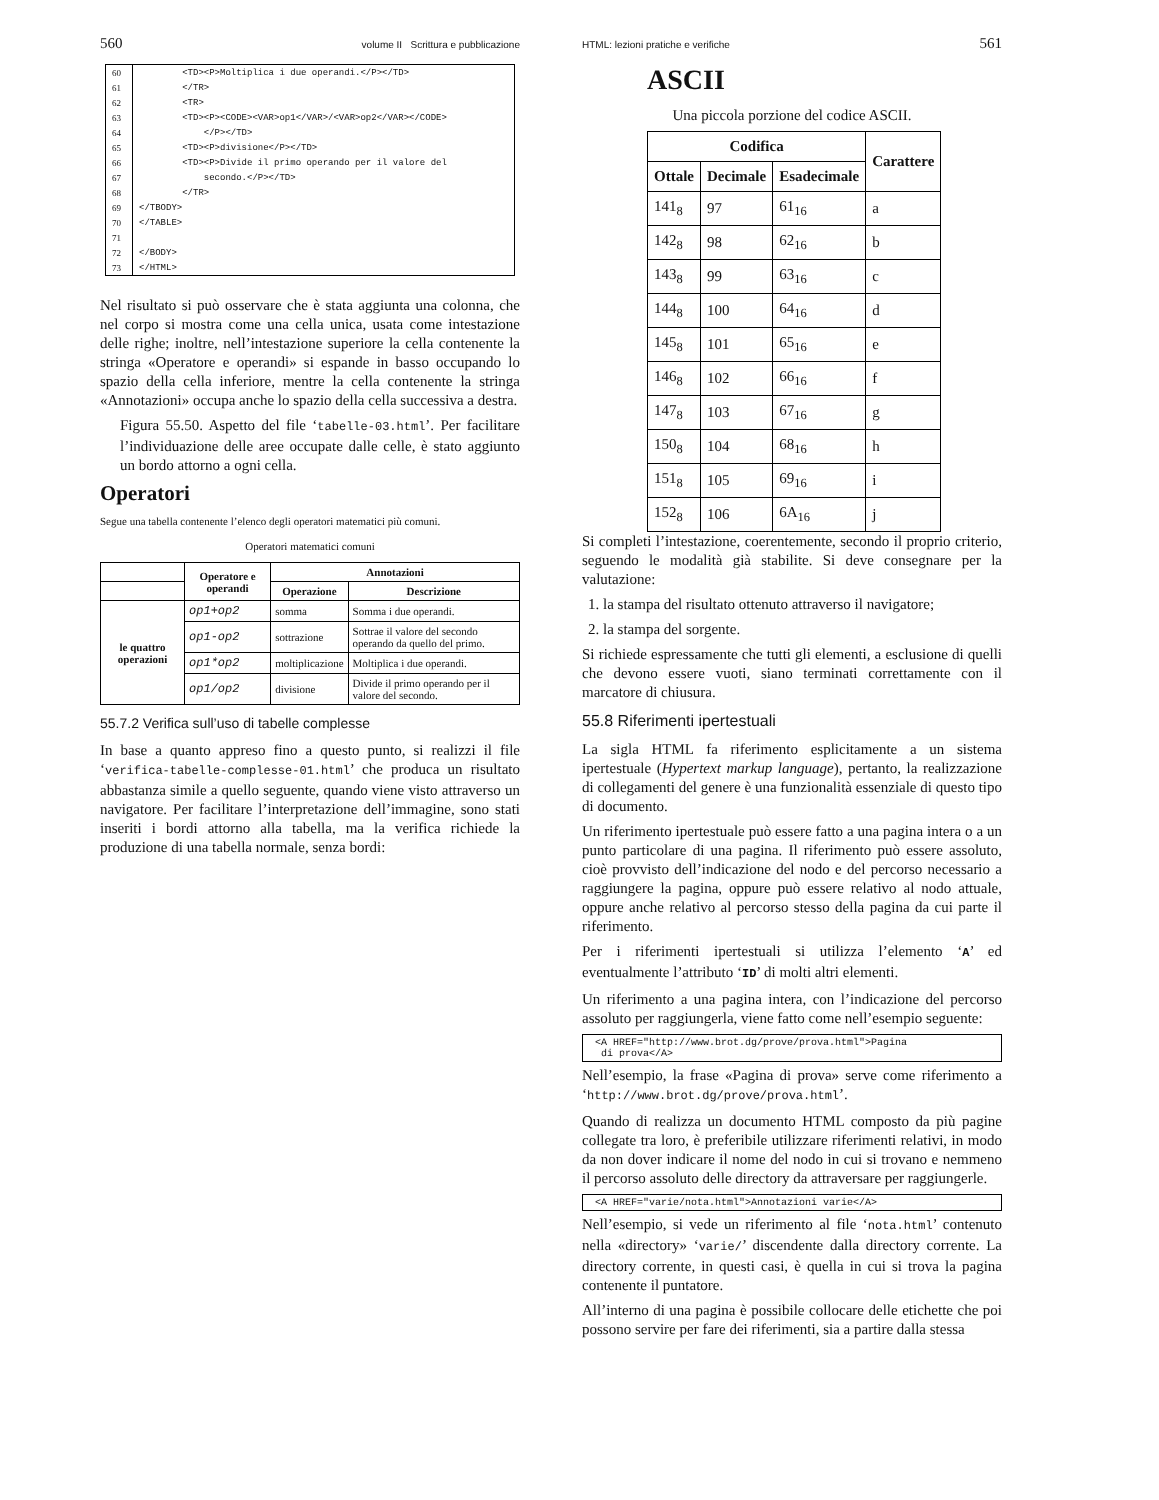560 volume II Scrittura e pubblicazione
| 60 | <TD><P>Moltiplica i due operandi.</P></TD> |
| 61 | </TR> |
| 62 | <TR> |
| 63 | <TD><P><CODE><VAR>op1</VAR>/<VAR>op2</VAR></CODE> |
| 64 | </P></TD> |
| 65 | <TD><P>divisione</P></TD> |
| 66 | <TD><P>Divide il primo operando per il valore del |
| 67 | secondo.</P></TD> |
| 68 | </TR> |
| 69 | </TBODY> |
| 70 | </TABLE> |
| 71 | |
| 72 | </BODY> |
| 73 | </HTML> |
Nel risultato si può osservare che è stata aggiunta una colonna, che nel corpo si mostra come una cella unica, usata come intestazione delle righe; inoltre, nell’intestazione superiore la cella contenente la stringa «Operatore e operandi» si espande in basso occupando lo spazio della cella inferiore, mentre la cella contenente la stringa «Annotazioni» occupa anche lo spazio della cella successiva a destra.
Figura 55.50. Aspetto del file ‘tabelle-03.html’. Per facilitare l’individuazione delle aree occupate dalle celle, è stato aggiunto un bordo attorno a ogni cella.
Operatori
Segue una tabella contenente l’elenco degli operatori matematici più comuni.
Operatori matematici comuni
| | Operatore e operandi | Annotazioni | |
| --- | --- | --- | --- |
| | | Operazione | Descrizione |
| le quattro operazioni | op1+op2 | somma | Somma i due operandi. |
| | op1-op2 | sottrazione | Sottrae il valore del secondo operando da quello del primo. |
| | op1*op2 | moltiplicazione | Moltiplica i due operandi. |
| | op1/op2 | divisione | Divide il primo operando per il valore del secondo. |
55.7.2 Verifica sull’uso di tabelle complesse
In base a quanto appreso fino a questo punto, si realizzi il file ‘verifica-tabelle-complesse-01.html’ che produca un risultato abbastanza simile a quello seguente, quando viene visto attraverso un navigatore. Per facilitare l’interpretazione dell’immagine, sono stati inseriti i bordi attorno alla tabella, ma la verifica richiede la produzione di una tabella normale, senza bordi:
HTML: lezioni pratiche e verifiche 561
ASCII
Una piccola porzione del codice ASCII.
| Codifica | | | Carattere |
| --- | --- | --- | --- |
| Ottale | Decimale | Esadecimale | |
| 141<sub>8</sub> | 97 | 61<sub>16</sub> | a |
| 142<sub>8</sub> | 98 | 62<sub>16</sub> | b |
| 143<sub>8</sub> | 99 | 63<sub>16</sub> | c |
| 144<sub>8</sub> | 100 | 64<sub>16</sub> | d |
| 145<sub>8</sub> | 101 | 65<sub>16</sub> | e |
| 146<sub>8</sub> | 102 | 66<sub>16</sub> | f |
| 147<sub>8</sub> | 103 | 67<sub>16</sub> | g |
| 150<sub>8</sub> | 104 | 68<sub>16</sub> | h |
| 151<sub>8</sub> | 105 | 69<sub>16</sub> | i |
| 152<sub>8</sub> | 106 | 6A<sub>16</sub> | j |
Si completi l’intestazione, coerentemente, secondo il proprio criterio, seguendo le modalità già stabilite. Si deve consegnare per la valutazione:
1. la stampa del risultato ottenuto attraverso il navigatore;
2. la stampa del sorgente.
Si richiede espressamente che tutti gli elementi, a esclusione di quelli che devono essere vuoti, siano terminati correttamente con il marcatore di chiusura.
55.8 Riferimenti ipertestuali
La sigla HTML fa riferimento esplicitamente a un sistema ipertestuale (Hypertext markup language), pertanto, la realizzazione di collegamenti del genere è una funzionalità essenziale di questo tipo di documento.
Un riferimento ipertestuale può essere fatto a una pagina intera o a un punto particolare di una pagina. Il riferimento può essere assoluto, cioè provvisto dell’indicazione del nodo e del percorso necessario a raggiungere la pagina, oppure può essere relativo al nodo attuale, oppure anche relativo al percorso stesso della pagina da cui parte il riferimento.
Per i riferimenti ipertestuali si utilizza l’elemento ‘A’ ed eventualmente l’attributo ‘ID’ di molti altri elementi.
Un riferimento a una pagina intera, con l’indicazione del percorso assoluto per raggiungerla, viene fatto come nell’esempio seguente:
<A HREF="http://www.brot.dg/prove/prova.html">Pagina di prova</A>
Nell’esempio, la frase «Pagina di prova» serve come riferimento a ‘http://www.brot.dg/prove/prova.html’.
Quando di realizza un documento HTML composto da più pagine collegate tra loro, è preferibile utilizzare riferimenti relativi, in modo da non dover indicare il nome del nodo in cui si trovano e nemmeno il percorso assoluto delle directory da attraversare per raggiungerle.
<A HREF="varie/nota.html">Annotazioni varie</A>
Nell’esempio, si vede un riferimento al file ‘nota.html’ contenuto nella «directory» ‘varie/’ discendente dalla directory corrente. La directory corrente, in questi casi, è quella in cui si trova la pagina contenente il puntatore.
All’interno di una pagina è possibile collocare delle etichette che poi possono servire per fare dei riferimenti, sia a partire dalla stessa